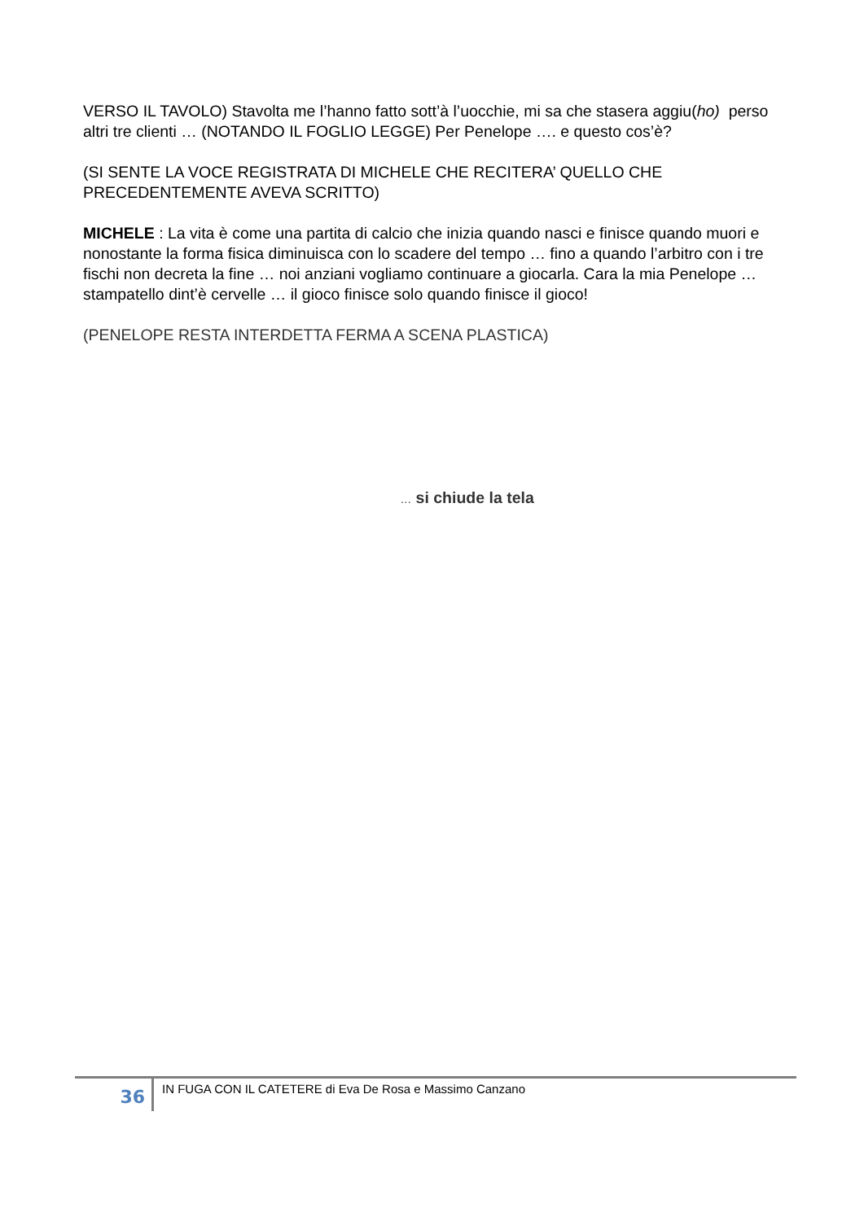VERSO IL TAVOLO) Stavolta me l’hanno fatto sott’à l’uocchie, mi sa che stasera aggiu(ho) perso altri tre clienti … (NOTANDO IL FOGLIO LEGGE) Per Penelope …. e questo cos’è?
(SI SENTE LA VOCE REGISTRATA DI MICHELE CHE RECITERA’ QUELLO CHE PRECEDENTEMENTE AVEVA SCRITTO)
MICHELE : La vita è come una partita di calcio che inizia quando nasci e finisce quando muori e nonostante la forma fisica diminuisca con lo scadere del tempo … fino a quando l’arbitro con i tre fischi non decreta la fine … noi anziani vogliamo continuare a giocarla. Cara la mia Penelope … stampatello dint’è cervelle … il gioco finisce solo quando finisce il gioco!
(PENELOPE RESTA INTERDETTA FERMA A SCENA PLASTICA)
… si chiude la tela
36
IN FUGA CON IL CATETERE di Eva De Rosa e Massimo Canzano